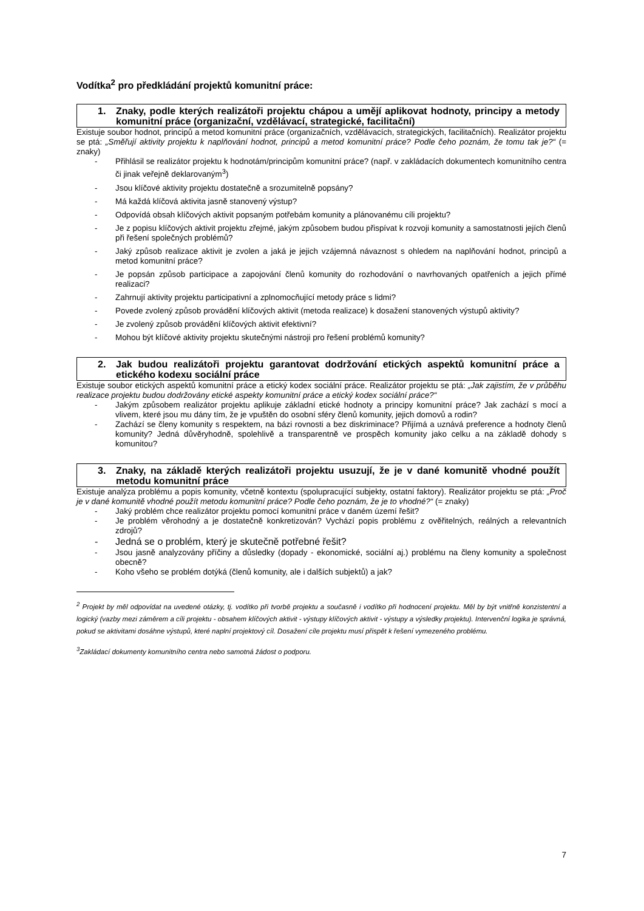Vodítka<sup>2</sup> pro předkládání projektů komunitní práce:
1. Znaky, podle kterých realizátoři projektu chápou a umějí aplikovat hodnoty, principy a metody komunitní práce (organizační, vzdělávací, strategické, facilitační)
Existuje soubor hodnot, principů a metod komunitní práce (organizačních, vzdělávacích, strategických, facilitačních). Realizátor projektu se ptá: „Směřují aktivity projektu k naplňování hodnot, principů a metod komunitní práce? Podle čeho poznám, že tomu tak je?“ (= znaky)
- Přihlásil se realizátor projektu k hodnotám/principům komunitní práce? (např. v zakládacích dokumentech komunitního centra či jinak veřejně deklarovaným<sup>3</sup>)
- Jsou klíčové aktivity projektu dostatečně a srozumitelně popsány?
- Má každá klíčová aktivita jasně stanovený výstup?
- Odpovídá obsah klíčových aktivit popsaným potřebám komunity a plánovanému cíli projektu?
- Je z popisu klíčových aktivit projektu zřejmé, jakým způsobem budou přispívat k rozvoji komunity a samostatnosti jejích členů při řešení společných problémů?
- Jaký způsob realizace aktivit je zvolen a jaká je jejich vzájemná návaznost s ohledem na naplňování hodnot, principů a metod komunitní práce?
- Je popsán způsob participace a zapojování členů komunity do rozhodování o navrhovaných opatřeních a jejich přímé realizaci?
- Zahrnují aktivity projektu participativní a zplnomocňující metody práce s lidmi?
- Povede zvolený způsob provádění klíčových aktivit (metoda realizace) k dosažení stanovených výstupů aktivity?
- Je zvolený způsob provádění klíčových aktivit efektivní?
- Mohou být klíčové aktivity projektu skutečnými nástroji pro řešení problémů komunity?
2. Jak budou realizátoři projektu garantovat dodržování etických aspektů komunitní práce a etického kodexu sociální práce
Existuje soubor etických aspektů komunitní práce a etický kodex sociální práce. Realizátor projektu se ptá: „Jak zajistím, že v průběhu realizace projektu budou dodržovány etické aspekty komunitní práce a etický kodex sociální práce?“
- Jakým způsobem realizátor projektu aplikuje základní etické hodnoty a principy komunitní práce? Jak zachází s mocí a vlivem, které jsou mu dány tím, že je vpuštěn do osobní sféry členů komunity, jejich domovů a rodin?
- Zachází se členy komunity s respektem, na bázi rovnosti a bez diskriminace? Přijímá a uznává preference a hodnoty členů komunity? Jedná důvěryhodně, spolehlivě a transparentně ve prospěch komunity jako celku a na základě dohody s komunitou?
3. Znaky, na základě kterých realizátoři projektu usuzují, že je v dané komunitě vhodné použít metodu komunitní práce
Existuje analýza problému a popis komunity, včetně kontextu (spolupracující subjekty, ostatní faktory). Realizátor projektu se ptá: „Proč je v dané komunitě vhodné použít metodu komunitní práce? Podle čeho poznám, že je to vhodné?“ (= znaky)
- Jaký problém chce realizátor projektu pomocí komunitní práce v daném území řešit?
- Je problém věrohodný a je dostatečně konkretizován? Vychází popis problému z ověřitelných, reálných a relevantních zdrojů?
- Jedná se o problém, který je skutečně potřebné řešit?
- Jsou jasně analyzovány příčiny a důsledky (dopady - ekonomické, sociální aj.) problému na členy komunity a společnost obecně?
- Koho všeho se problém dotýká (členů komunity, ale i dalších subjektů) a jak?
<sup>2</sup> Projekt by měl odpovídat na uvedené otázky, tj. vodítko při tvorbě projektu a současně i vodítko při hodnocení projektu. Měl by být vnitřně konzistentní a logický (vazby mezi záměrem a cíli projektu - obsahem klíčových aktivit - výstupy klíčových aktivit - výstupy a výsledky projektu). Intervenční logika je správná, pokud se aktivitami dosáhne výstupů, které naplní projektový cíl. Dosažení cíle projektu musí přispět k řešení vymezeného problému.
<sup>3</sup> Zakládací dokumenty komunitního centra nebo samotná žádost o podporu.
7